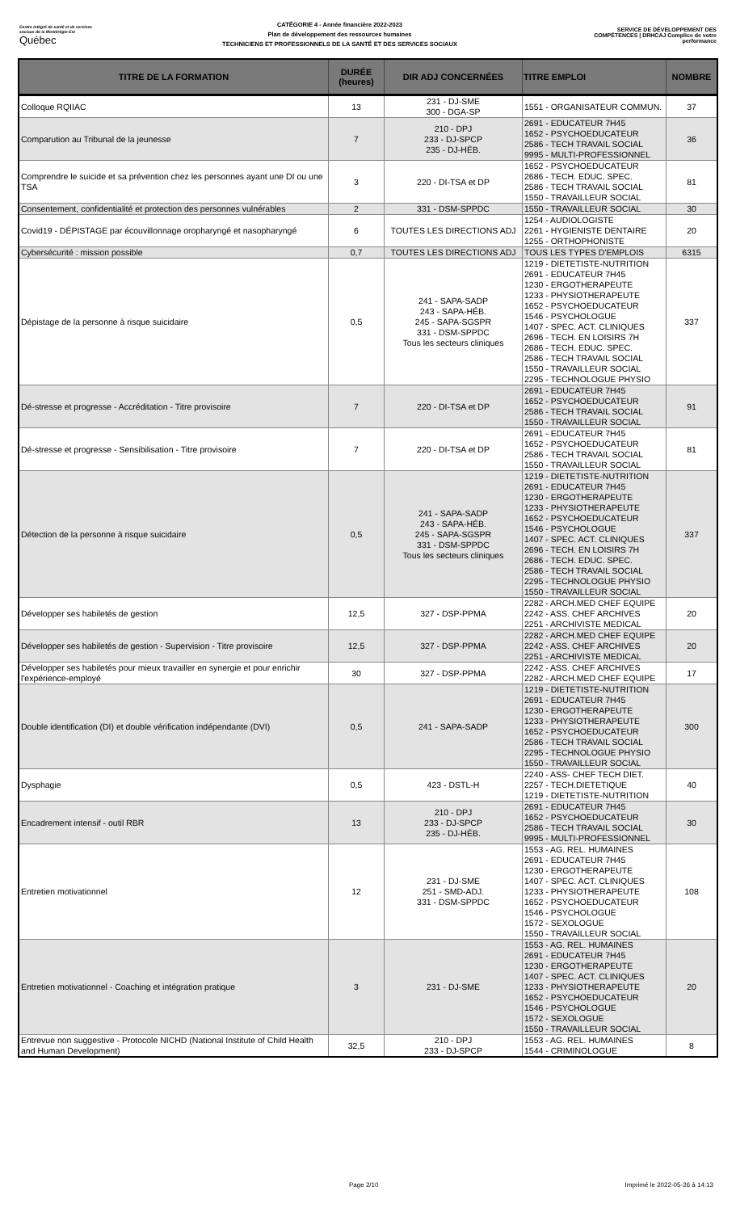Centre intégré de santé et de services sociaux de la Montérégie-Est
Québec
CATÉGORIE 4 - Année financière 2022-2023
Plan de développement des ressources humaines
TECHNICIENS ET PROFESSIONNELS DE LA SANTÉ ET DES SERVICES SOCIAUX
SERVICE DE DÉVELOPPEMENT DES COMPÉTENCES | DRHCAJ Complice de votre performance
| TITRE DE LA FORMATION | DURÉE (heures) | DIR ADJ CONCERNÉES | TITRE EMPLOI | NOMBRE |
| --- | --- | --- | --- | --- |
| Colloque RQIIAC | 13 | 231 - DJ-SME 300 - DGA-SP | 1551 - ORGANISATEUR COMMUN. | 37 |
| Comparution au Tribunal de la jeunesse | 7 | 210 - DPJ 233 - DJ-SPCP 235 - DJ-HÉB. | 2691 - EDUCATEUR 7H45 1652 - PSYCHOEDUCATEUR 2586 - TECH TRAVAIL SOCIAL 9995 - MULTI-PROFESSIONNEL | 36 |
| Comprendre le suicide et sa prévention chez les personnes ayant une DI ou une TSA | 3 | 220 - DI-TSA et DP | 1652 - PSYCHOEDUCATEUR 2686 - TECH. EDUC. SPEC. 2586 - TECH TRAVAIL SOCIAL 1550 - TRAVAILLEUR SOCIAL | 81 |
| Consentement, confidentialité et protection des personnes vulnérables | 2 | 331 - DSM-SPPDC | 1550 - TRAVAILLEUR SOCIAL | 30 |
| Covid19 - DÉPISTAGE par écouvillonnage oropharyngé et nasopharyngé | 6 | TOUTES LES DIRECTIONS ADJ | 1254 - AUDIOLOGISTE 2261 - HYGIENISTE DENTAIRE 1255 - ORTHOPHONISTE | 20 |
| Cybersécurité : mission possible | 0,7 | TOUTES LES DIRECTIONS ADJ | TOUS LES TYPES D'EMPLOIS | 6315 |
| Dépistage de la personne à risque suicidaire | 0,5 | 241 - SAPA-SADP 243 - SAPA-HÉB. 245 - SAPA-SGSPR 331 - DSM-SPPDC Tous les secteurs cliniques | 1219 - DIETETISTE-NUTRITION 2691 - EDUCATEUR 7H45 1230 - ERGOTHERAPEUTE 1233 - PHYSIOTHERAPEUTE 1652 - PSYCHOEDUCATEUR 1546 - PSYCHOLOGUE 1407 - SPEC. ACT. CLINIQUES 2696 - TECH. EN LOISIRS 7H 2686 - TECH. EDUC. SPEC. 2586 - TECH TRAVAIL SOCIAL 1550 - TRAVAILLEUR SOCIAL 2295 - TECHNOLOGUE PHYSIO | 337 |
| Dé-stresse et progresse - Accréditation - Titre provisoire | 7 | 220 - DI-TSA et DP | 2691 - EDUCATEUR 7H45 1652 - PSYCHOEDUCATEUR 2586 - TECH TRAVAIL SOCIAL 1550 - TRAVAILLEUR SOCIAL | 91 |
| Dé-stresse et progresse - Sensibilisation - Titre provisoire | 7 | 220 - DI-TSA et DP | 2691 - EDUCATEUR 7H45 1652 - PSYCHOEDUCATEUR 2586 - TECH TRAVAIL SOCIAL 1550 - TRAVAILLEUR SOCIAL | 81 |
| Détection de la personne à risque suicidaire | 0,5 | 241 - SAPA-SADP 243 - SAPA-HÉB. 245 - SAPA-SGSPR 331 - DSM-SPPDC Tous les secteurs cliniques | 1219 - DIETETISTE-NUTRITION 2691 - EDUCATEUR 7H45 1230 - ERGOTHERAPEUTE 1233 - PHYSIOTHERAPEUTE 1652 - PSYCHOEDUCATEUR 1546 - PSYCHOLOGUE 1407 - SPEC. ACT. CLINIQUES 2696 - TECH. EN LOISIRS 7H 2686 - TECH. EDUC. SPEC. 2586 - TECH TRAVAIL SOCIAL 2295 - TECHNOLOGUE PHYSIO 1550 - TRAVAILLEUR SOCIAL | 337 |
| Développer ses habiletés de gestion | 12,5 | 327 - DSP-PPMA | 2282 - ARCH.MED CHEF EQUIPE 2242 - ASS. CHEF ARCHIVES 2251 - ARCHIVISTE MEDICAL | 20 |
| Développer ses habiletés de gestion - Supervision - Titre provisoire | 12,5 | 327 - DSP-PPMA | 2282 - ARCH.MED CHEF EQUIPE 2242 - ASS. CHEF ARCHIVES 2251 - ARCHIVISTE MEDICAL | 20 |
| Développer ses habiletés pour mieux travailler en synergie et pour enrichir l'expérience-employé | 30 | 327 - DSP-PPMA | 2242 - ASS. CHEF ARCHIVES 2282 - ARCH.MED CHEF EQUIPE | 17 |
| Double identification (DI) et double vérification indépendante (DVI) | 0,5 | 241 - SAPA-SADP | 1219 - DIETETISTE-NUTRITION 2691 - EDUCATEUR 7H45 1230 - ERGOTHERAPEUTE 1233 - PHYSIOTHERAPEUTE 1652 - PSYCHOEDUCATEUR 2586 - TECH TRAVAIL SOCIAL 2295 - TECHNOLOGUE PHYSIO 1550 - TRAVAILLEUR SOCIAL | 300 |
| Dysphagie | 0,5 | 423 - DSTL-H | 2240 - ASS- CHEF TECH DIET. 2257 - TECH.DIETETIQUE 1219 - DIETETISTE-NUTRITION | 40 |
| Encadrement intensif - outil RBR | 13 | 210 - DPJ 233 - DJ-SPCP 235 - DJ-HÉB. | 2691 - EDUCATEUR 7H45 1652 - PSYCHOEDUCATEUR 2586 - TECH TRAVAIL SOCIAL 9995 - MULTI-PROFESSIONNEL | 30 |
| Entretien motivationnel | 12 | 231 - DJ-SME 251 - SMD-ADJ. 331 - DSM-SPPDC | 1553 - AG. REL. HUMAINES 2691 - EDUCATEUR 7H45 1230 - ERGOTHERAPEUTE 1407 - SPEC. ACT. CLINIQUES 1233 - PHYSIOTHERAPEUTE 1652 - PSYCHOEDUCATEUR 1546 - PSYCHOLOGUE 1572 - SEXOLOGUE 1550 - TRAVAILLEUR SOCIAL | 108 |
| Entretien motivationnel - Coaching et intégration pratique | 3 | 231 - DJ-SME | 1553 - AG. REL. HUMAINES 2691 - EDUCATEUR 7H45 1230 - ERGOTHERAPEUTE 1407 - SPEC. ACT. CLINIQUES 1233 - PHYSIOTHERAPEUTE 1652 - PSYCHOEDUCATEUR 1546 - PSYCHOLOGUE 1572 - SEXOLOGUE 1550 - TRAVAILLEUR SOCIAL | 20 |
| Entrevue non suggestive - Protocole NICHD (National Institute of Child Health and Human Development) | 32,5 | 210 - DPJ 233 - DJ-SPCP | 1553 - AG. REL. HUMAINES 1544 - CRIMINOLOGUE | 8 |
Page 2/10 Imprimé le 2022-05-26 à 14:13